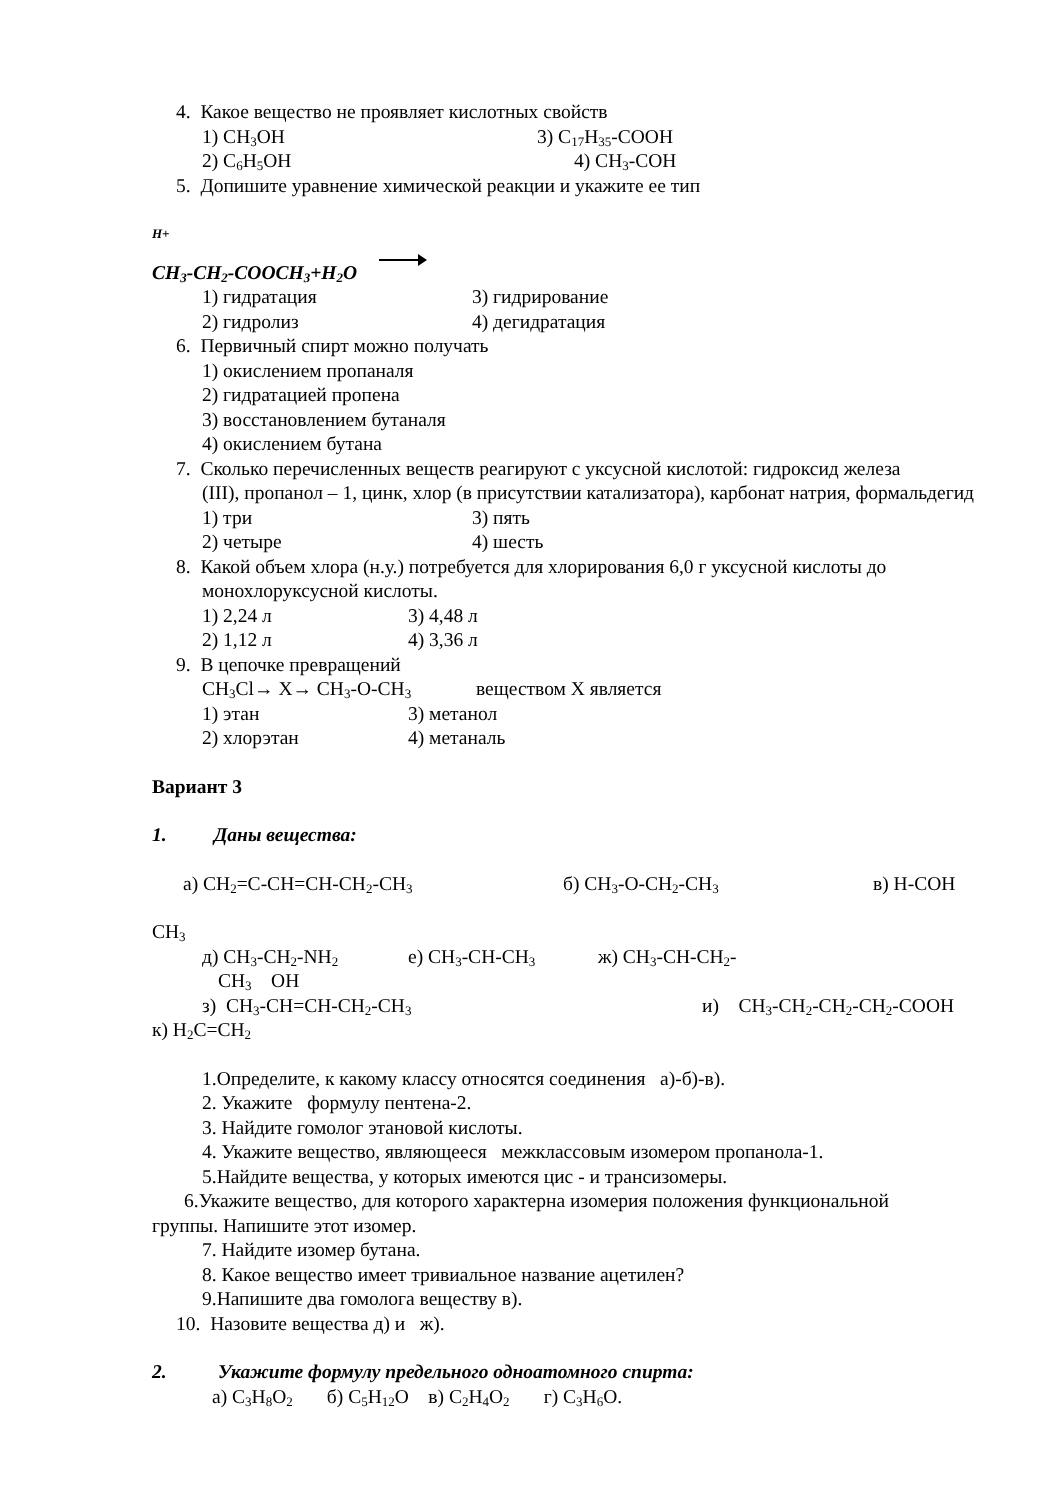4. Какое вещество не проявляет кислотных свойств
1) CH<sub>3</sub>OH 3) C<sub>17</sub>H<sub>35</sub>-COOH
2) C<sub>6</sub>H<sub>5</sub>OH 4) CH<sub>3</sub>-COH
5. Допишите уравнение химической реакции и укажите ее тип
H+
CH<sub>3</sub>-CH<sub>2</sub>-COOCH<sub>3</sub>+H<sub>2</sub>O
1) гидратация 3) гидрирование
2) гидролиз 4) дегидратация
6. Первичный спирт можно получать
1) окислением пропаналя
2) гидратацией пропена
3) восстановлением бутаналя
4) окислением бутана
7. Сколько перечисленных веществ реагируют с уксусной кислотой: гидроксид железа
(III), пропанол – 1, цинк, хлор (в присутствии катализатора), карбонат натрия, формальдегид
1) три 3) пять
2) четыре 4) шесть
8. Какой объем хлора (н.у.) потребуется для хлорирования 6,0 г уксусной кислоты до
монохлоруксусной кислоты.
1) 2,24 л 3) 4,48 л
2) 1,12 л 4) 3,36 л
9. В цепочке превращений
CH<sub>3</sub>Cl→ X→ CH<sub>3</sub>-O-CH<sub>3</sub> веществом X является
1) этан 3) метанол
2) хлорэтан 4) метаналь
Вариант 3
1. Даны вещества:
а) CH<sub>2</sub>=C-CH=CH-CH<sub>2</sub>-CH<sub>3</sub> б) CH<sub>3</sub>-O-CH<sub>2</sub>-CH<sub>3</sub> в) H-COH
CH<sub>3</sub>
д) CH<sub>3</sub>-CH<sub>2</sub>-NH<sub>2</sub> е) CH<sub>3</sub>-CH-CH<sub>3</sub> ж) CH<sub>3</sub>-CH-CH<sub>2</sub>-
CH<sub>3</sub> OH
з) CH<sub>3</sub>-CH=CH-CH<sub>2</sub>-CH<sub>3</sub> и) CH<sub>3</sub>-CH<sub>2</sub>-CH<sub>2</sub>-CH<sub>2</sub>-COOH
к) H<sub>2</sub>C=CH<sub>2</sub>
1.Определите, к какому классу относятся соединения а)-б)-в).
2. Укажите формулу пентена-2.
3. Найдите гомолог этановой кислоты.
4. Укажите вещество, являющееся межклассовым изомером пропанола-1.
5.Найдите вещества, у которых имеются цис - и трансизомеры.
6.Укажите вещество, для которого характерна изомерия положения функциональной
группы. Напишите этот изомер.
7. Найдите изомер бутана.
8. Какое вещество имеет тривиальное название ацетилен?
9.Напишите два гомолога веществу в).
10. Назовите вещества д) и ж).
2. Укажите формулу предельного одноатомного спирта:
а) C<sub>3</sub>H<sub>8</sub>O<sub>2</sub> б) C<sub>5</sub>H<sub>12</sub>O в) C<sub>2</sub>H<sub>4</sub>O<sub>2</sub> г) C<sub>3</sub>H<sub>6</sub>O.